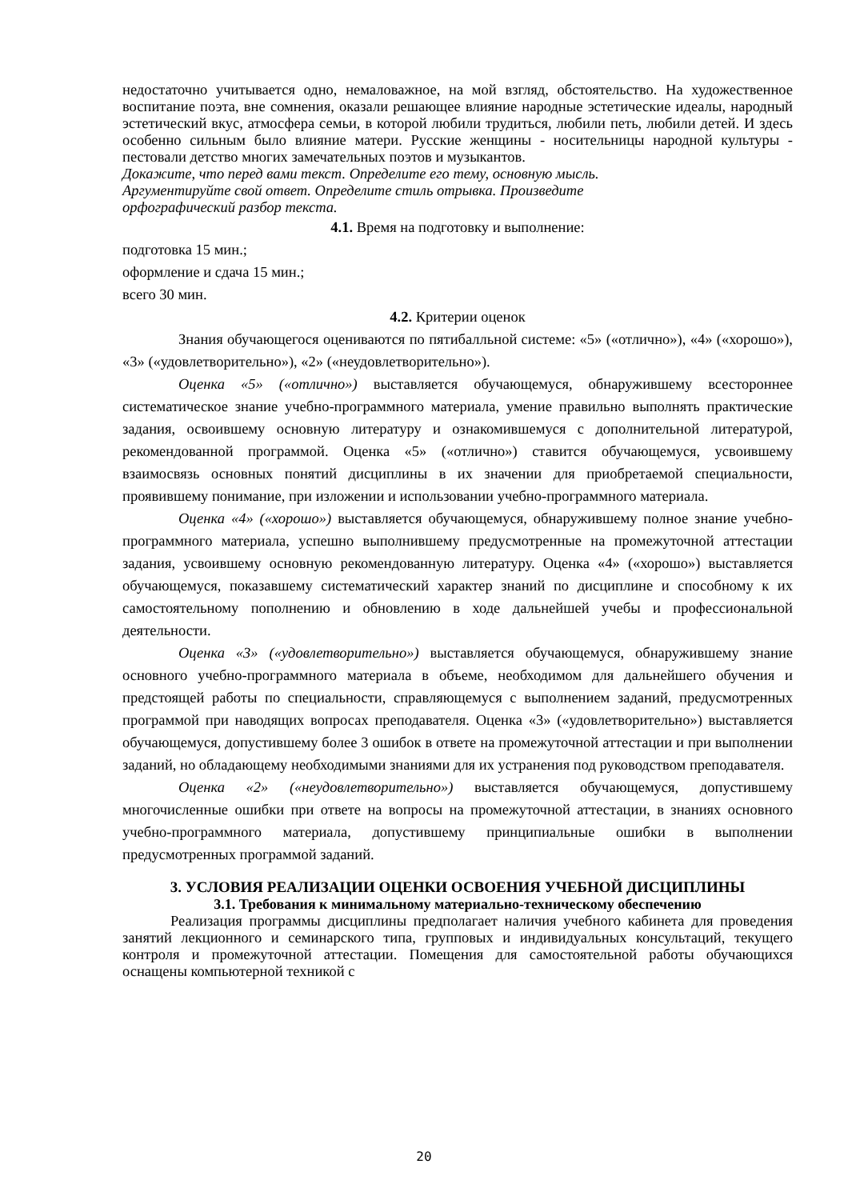недостаточно учитывается одно, немаловажное, на мой взгляд, обстоятельство. На художественное воспитание поэта, вне сомнения, оказали решающее влияние народные эстетические идеалы, народный эстетический вкус, атмосфера семьи, в которой любили трудиться, любили петь, любили детей. И здесь особенно сильным было влияние матери. Русские женщины - носительницы народной культуры - пестовали детство многих замечательных поэтов и музыкантов.
Докажите, что перед вами текст. Определите его тему, основную мысль.
Аргументируйте свой ответ. Определите стиль отрывка. Произведите
орфографический разбор текста.
4.1. Время на подготовку и выполнение:
подготовка 15 мин.;
оформление и сдача 15 мин.;
всего 30 мин.
4.2. Критерии оценок
Знания обучающегося оцениваются по пятибалльной системе: «5» («отлично»), «4» («хорошо»), «3» («удовлетворительно»), «2» («неудовлетворительно»).
Оценка «5» («отлично») выставляется обучающемуся, обнаружившему всестороннее систематическое знание учебно-программного материала, умение правильно выполнять практические задания, освоившему основную литературу и ознакомившемуся с дополнительной литературой, рекомендованной программой. Оценка «5» («отлично») ставится обучающемуся, усвоившему взаимосвязь основных понятий дисциплины в их значении для приобретаемой специальности, проявившему понимание, при изложении и использовании учебно-программного материала.
Оценка «4» («хорошо») выставляется обучающемуся, обнаружившему полное знание учебно-программного материала, успешно выполнившему предусмотренные на промежуточной аттестации задания, усвоившему основную рекомендованную литературу. Оценка «4» («хорошо») выставляется обучающемуся, показавшему систематический характер знаний по дисциплине и способному к их самостоятельному пополнению и обновлению в ходе дальнейшей учебы и профессиональной деятельности.
Оценка «3» («удовлетворительно») выставляется обучающемуся, обнаружившему знание основного учебно-программного материала в объеме, необходимом для дальнейшего обучения и предстоящей работы по специальности, справляющемуся с выполнением заданий, предусмотренных программой при наводящих вопросах преподавателя. Оценка «3» («удовлетворительно») выставляется обучающемуся, допустившему более 3 ошибок в ответе на промежуточной аттестации и при выполнении заданий, но обладающему необходимыми знаниями для их устранения под руководством преподавателя.
Оценка «2» («неудовлетворительно») выставляется обучающемуся, допустившему многочисленные ошибки при ответе на вопросы на промежуточной аттестации, в знаниях основного учебно-программного материала, допустившему принципиальные ошибки в выполнении предусмотренных программой заданий.
3. УСЛОВИЯ РЕАЛИЗАЦИИ ОЦЕНКИ ОСВОЕНИЯ УЧЕБНОЙ ДИСЦИПЛИНЫ
3.1. Требования к минимальному материально-техническому обеспечению
Реализация программы дисциплины предполагает наличия учебного кабинета для проведения занятий лекционного и семинарского типа, групповых и индивидуальных консультаций, текущего контроля и промежуточной аттестации. Помещения для самостоятельной работы обучающихся оснащены компьютерной техникой с
20